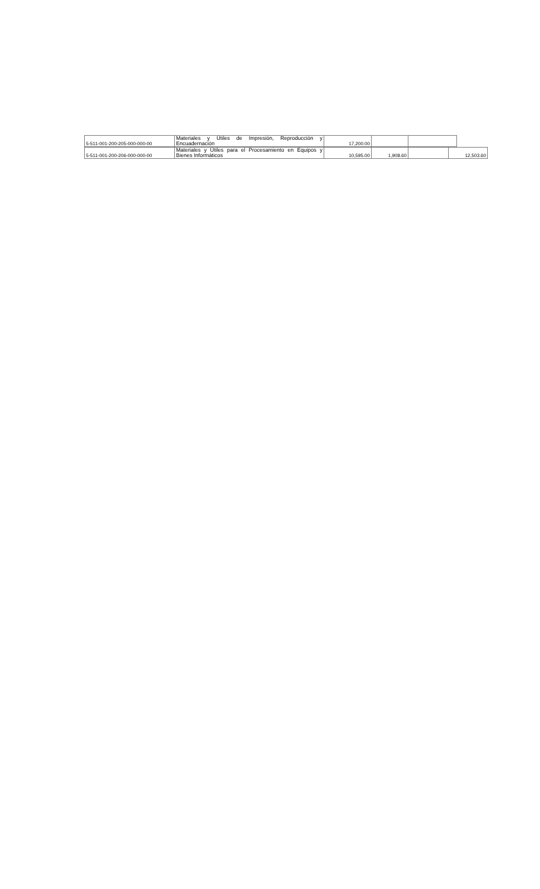| 5-511-001-200-205-000-000-00 | Materiales y Útiles de Impresión, Reproducción y Encuadernación | 17,200.00 | | |
| 5-511-001-200-206-000-000-00 | Materiales y Útiles para el Procesamiento en Equipos y Bienes Informáticos | 10,595.00 | 1,908.60 | | 12,503.60 |